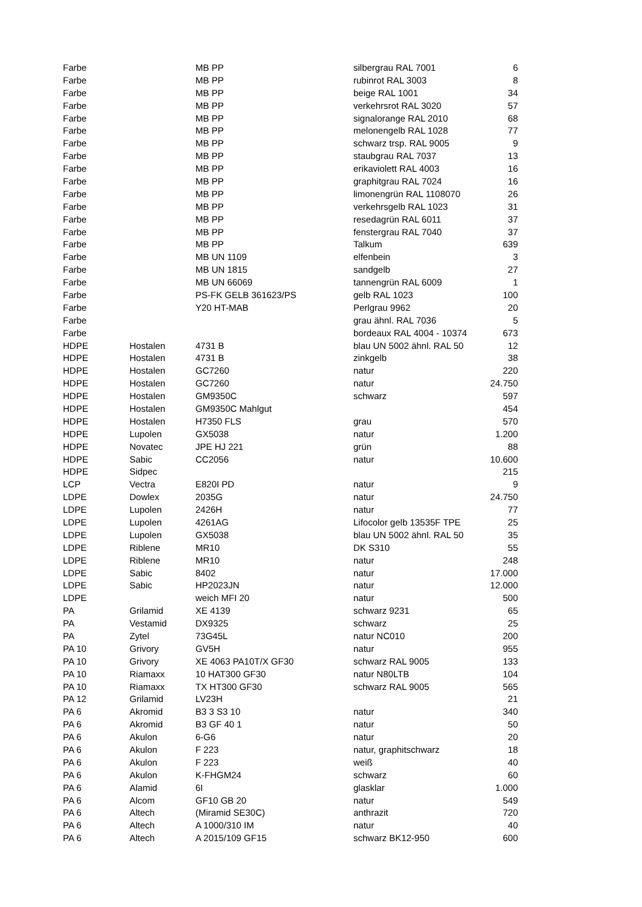| Farbe | | MB PP | silbergrau RAL 7001 | 6 |
| Farbe | | MB PP | rubinrot RAL 3003 | 8 |
| Farbe | | MB PP | beige RAL 1001 | 34 |
| Farbe | | MB PP | verkehrsrot RAL 3020 | 57 |
| Farbe | | MB PP | signalorange RAL 2010 | 68 |
| Farbe | | MB PP | melonengelb RAL 1028 | 77 |
| Farbe | | MB PP | schwarz trsp. RAL 9005 | 9 |
| Farbe | | MB PP | staubgrau RAL 7037 | 13 |
| Farbe | | MB PP | erikaviolett RAL 4003 | 16 |
| Farbe | | MB PP | graphitgrau RAL 7024 | 16 |
| Farbe | | MB PP | limonengrün RAL 1108070 | 26 |
| Farbe | | MB PP | verkehrsgelb RAL 1023 | 31 |
| Farbe | | MB PP | resedagrün RAL 6011 | 37 |
| Farbe | | MB PP | fenstergrau RAL 7040 | 37 |
| Farbe | | MB PP | Talkum | 639 |
| Farbe | | MB UN 1109 | elfenbein | 3 |
| Farbe | | MB UN 1815 | sandgelb | 27 |
| Farbe | | MB UN 66069 | tannengrün RAL 6009 | 1 |
| Farbe | | PS-FK GELB 361623/PS | gelb RAL 1023 | 100 |
| Farbe | | Y20 HT-MAB | Perlgrau 9962 | 20 |
| Farbe | | | grau ähnl. RAL 7036 | 5 |
| Farbe | | | bordeaux RAL 4004 - 10374 | 673 |
| HDPE | Hostalen | 4731 B | blau UN 5002 ähnl. RAL 50 | 12 |
| HDPE | Hostalen | 4731 B | zinkgelb | 38 |
| HDPE | Hostalen | GC7260 | natur | 220 |
| HDPE | Hostalen | GC7260 | natur | 24.750 |
| HDPE | Hostalen | GM9350C | schwarz | 597 |
| HDPE | Hostalen | GM9350C Mahlgut | | 454 |
| HDPE | Hostalen | H7350 FLS | grau | 570 |
| HDPE | Lupolen | GX5038 | natur | 1.200 |
| HDPE | Novatec | JPE HJ 221 | grün | 88 |
| HDPE | Sabic | CC2056 | natur | 10.600 |
| HDPE | Sidpec | | | 215 |
| LCP | Vectra | E820I PD | natur | 9 |
| LDPE | Dowlex | 2035G | natur | 24.750 |
| LDPE | Lupolen | 2426H | natur | 77 |
| LDPE | Lupolen | 4261AG | Lifocolor gelb 13535F TPE | 25 |
| LDPE | Lupolen | GX5038 | blau UN 5002 ähnl. RAL 50 | 35 |
| LDPE | Riblene | MR10 | DK S310 | 55 |
| LDPE | Riblene | MR10 | natur | 248 |
| LDPE | Sabic | 8402 | natur | 17.000 |
| LDPE | Sabic | HP2023JN | natur | 12.000 |
| LDPE | | weich MFI 20 | natur | 500 |
| PA | Grilamid | XE 4139 | schwarz 9231 | 65 |
| PA | Vestamid | DX9325 | schwarz | 25 |
| PA | Zytel | 73G45L | natur NC010 | 200 |
| PA 10 | Grivory | GV5H | natur | 955 |
| PA 10 | Grivory | XE 4063 PA10T/X GF30 | schwarz RAL 9005 | 133 |
| PA 10 | Riamaxx | 10 HAT300 GF30 | natur N80LTB | 104 |
| PA 10 | Riamaxx | TX HT300 GF30 | schwarz RAL 9005 | 565 |
| PA 12 | Grilamid | LV23H | | 21 |
| PA 6 | Akromid | B3 3 S3 10 | natur | 340 |
| PA 6 | Akromid | B3 GF 40 1 | natur | 50 |
| PA 6 | Akulon | 6-G6 | natur | 20 |
| PA 6 | Akulon | F 223 | natur, graphitschwarz | 18 |
| PA 6 | Akulon | F 223 | weiß | 40 |
| PA 6 | Akulon | K-FHGM24 | schwarz | 60 |
| PA 6 | Alamid | 6I | glasklar | 1.000 |
| PA 6 | Alcom | GF10 GB 20 | natur | 549 |
| PA 6 | Altech | (Miramid SE30C) | anthrazit | 720 |
| PA 6 | Altech | A 1000/310 IM | natur | 40 |
| PA 6 | Altech | A 2015/109 GF15 | schwarz BK12-950 | 600 |